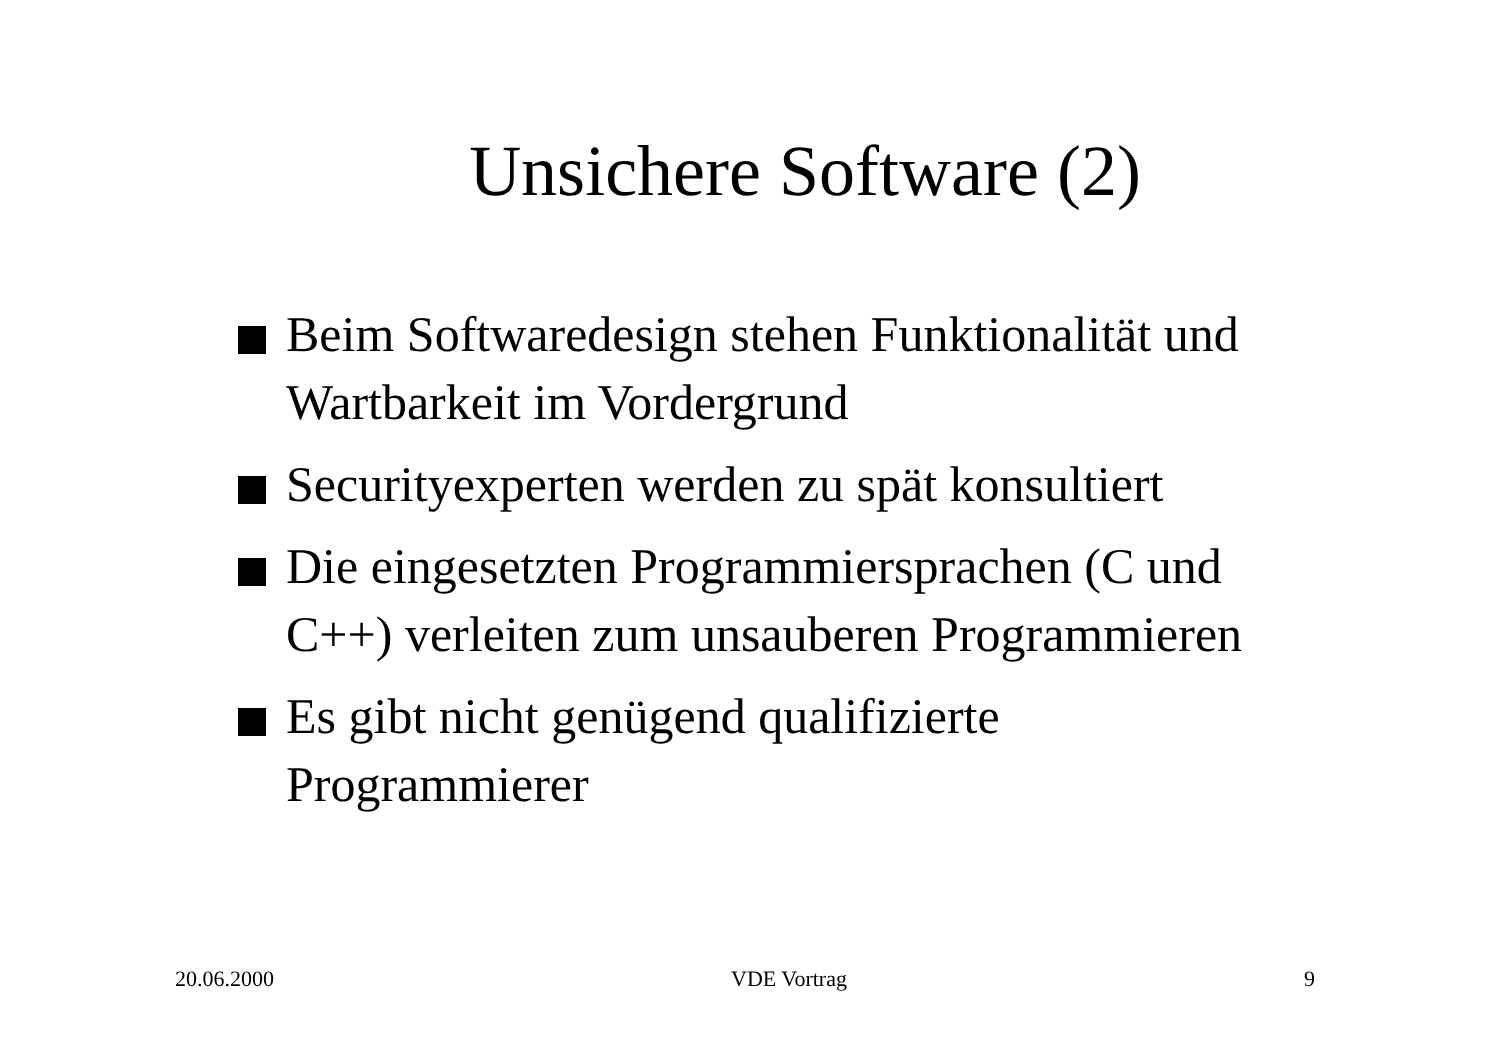Unsichere Software (2)
Beim Softwaredesign stehen Funktionalität und Wartbarkeit im Vordergrund
Securityexperten werden zu spät konsultiert
Die eingesetzten Programmiersprachen (C und C++) verleiten zum unsauberen Programmieren
Es gibt nicht genügend qualifizierte Programmierer
20.06.2000 VDE Vortrag 9